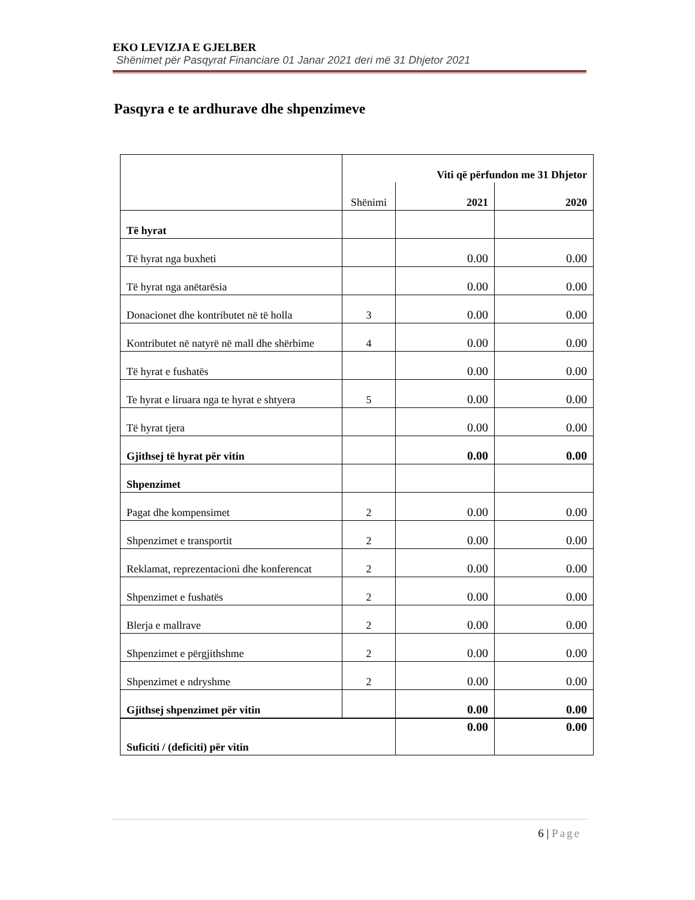EKO LEVIZJA E GJELBER
Shënimet për Pasqyrat Financiare 01 Janar 2021 deri më 31 Dhjetor 2021
Pasqyra e te ardhurave dhe shpenzimeve
| | Viti që përfundon me 31 Dhjetor | | |
| --- | --- | --- | --- |
| | Shënimi | 2021 | 2020 |
| Të hyrat | | | |
| Të hyrat nga buxheti | | 0.00 | 0.00 |
| Të hyrat nga anëtarësia | | 0.00 | 0.00 |
| Donacionet dhe kontributet në të holla | 3 | 0.00 | 0.00 |
| Kontributet në natyrë në mall dhe shërbime | 4 | 0.00 | 0.00 |
| Të hyrat e fushatës | | 0.00 | 0.00 |
| Te hyrat e liruara nga te hyrat e shtyera | 5 | 0.00 | 0.00 |
| Të hyrat tjera | | 0.00 | 0.00 |
| Gjithsej të hyrat për vitin | | 0.00 | 0.00 |
| Shpenzimet | | | |
| Pagat dhe kompensimet | 2 | 0.00 | 0.00 |
| Shpenzimet e transportit | 2 | 0.00 | 0.00 |
| Reklamat, reprezentacioni dhe konferencat | 2 | 0.00 | 0.00 |
| Shpenzimet e fushatës | 2 | 0.00 | 0.00 |
| Blerja e mallrave | 2 | 0.00 | 0.00 |
| Shpenzimet e përgjithshme | 2 | 0.00 | 0.00 |
| Shpenzimet e ndryshme | 2 | 0.00 | 0.00 |
| Gjithsej shpenzimet për vitin | | 0.00 | 0.00 |
| Suficiti / (deficiti) për vitin | | 0.00 | 0.00 |
6 | Page